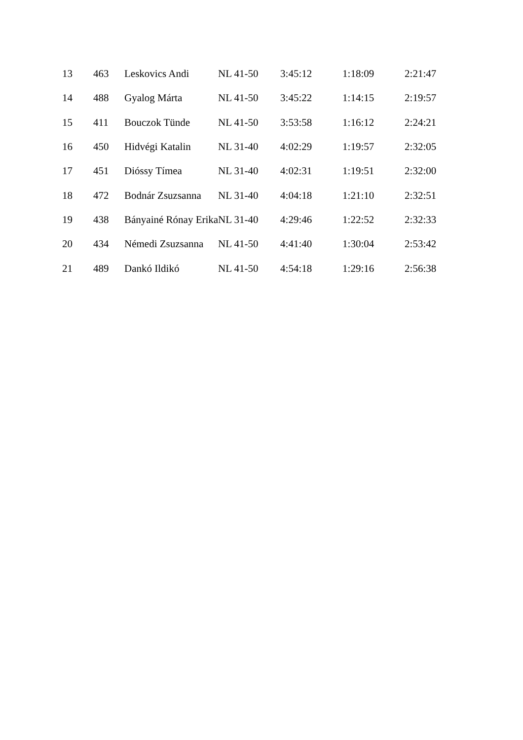| 13 | 463 | Leskovics Andi | NL 41-50 | 3:45:12 | 1:18:09 | 2:21:47 |
| 14 | 488 | Gyalog Márta | NL 41-50 | 3:45:22 | 1:14:15 | 2:19:57 |
| 15 | 411 | Bouczok Tünde | NL 41-50 | 3:53:58 | 1:16:12 | 2:24:21 |
| 16 | 450 | Hidvégi Katalin | NL 31-40 | 4:02:29 | 1:19:57 | 2:32:05 |
| 17 | 451 | Dióssy Tímea | NL 31-40 | 4:02:31 | 1:19:51 | 2:32:00 |
| 18 | 472 | Bodnár Zsuzsanna | NL 31-40 | 4:04:18 | 1:21:10 | 2:32:51 |
| 19 | 438 | Bányainé Rónay Erika | NL 31-40 | 4:29:46 | 1:22:52 | 2:32:33 |
| 20 | 434 | Némedi Zsuzsanna | NL 41-50 | 4:41:40 | 1:30:04 | 2:53:42 |
| 21 | 489 | Dankó Ildikó | NL 41-50 | 4:54:18 | 1:29:16 | 2:56:38 |